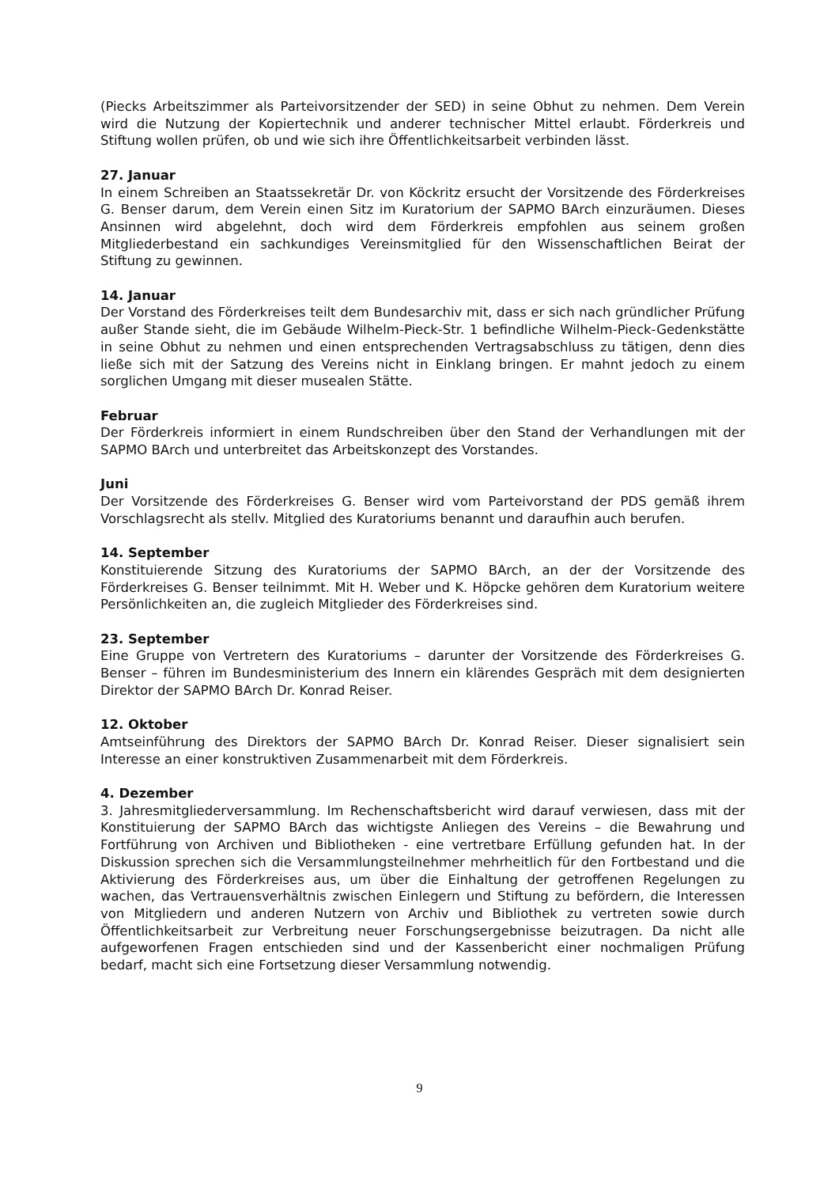(Piecks Arbeitszimmer als Parteivorsitzender der SED) in seine Obhut zu nehmen. Dem Verein wird die Nutzung der Kopiertechnik und anderer technischer Mittel erlaubt. Förderkreis und Stiftung wollen prüfen, ob und wie sich ihre Öffentlichkeitsarbeit verbinden lässt.
27. Januar
In einem Schreiben an Staatssekretär Dr. von Köckritz ersucht der Vorsitzende des Förderkreises G. Benser darum, dem Verein einen Sitz im Kuratorium der SAPMO BArch einzuräumen. Dieses Ansinnen wird abgelehnt, doch wird dem Förderkreis empfohlen aus seinem großen Mitgliederbestand ein sachkundiges Vereinsmitglied für den Wissenschaftlichen Beirat der Stiftung zu gewinnen.
14. Januar
Der Vorstand des Förderkreises teilt dem Bundesarchiv mit, dass er sich nach gründlicher Prüfung außer Stande sieht, die im Gebäude Wilhelm-Pieck-Str. 1 befindliche Wilhelm-Pieck-Gedenkstätte in seine Obhut zu nehmen und einen entsprechenden Vertragsabschluss zu tätigen, denn dies ließe sich mit der Satzung des Vereins nicht in Einklang bringen. Er mahnt jedoch zu einem sorglichen Umgang mit dieser musealen Stätte.
Februar
Der Förderkreis informiert in einem Rundschreiben über den Stand der Verhandlungen mit der SAPMO BArch und unterbreitet das Arbeitskonzept des Vorstandes.
Juni
Der Vorsitzende des Förderkreises G. Benser wird vom Parteivorstand der PDS gemäß ihrem Vorschlagsrecht als stellv. Mitglied des Kuratoriums benannt und daraufhin auch berufen.
14. September
Konstituierende Sitzung des Kuratoriums der SAPMO BArch, an der der Vorsitzende des Förderkreises G. Benser teilnimmt. Mit H. Weber und K. Höpcke gehören dem Kuratorium weitere Persönlichkeiten an, die zugleich Mitglieder des Förderkreises sind.
23. September
Eine Gruppe von Vertretern des Kuratoriums – darunter der Vorsitzende des Förderkreises G. Benser – führen im Bundesministerium des Innern ein klärendes Gespräch mit dem designierten Direktor der SAPMO BArch Dr. Konrad Reiser.
12. Oktober
Amtseinführung des Direktors der SAPMO BArch Dr. Konrad Reiser. Dieser signalisiert sein Interesse an einer konstruktiven Zusammenarbeit mit dem Förderkreis.
4. Dezember
3. Jahresmitgliederversammlung. Im Rechenschaftsbericht wird darauf verwiesen, dass mit der Konstituierung der SAPMO BArch das wichtigste Anliegen des Vereins – die Bewahrung und Fortführung von Archiven und Bibliotheken - eine vertretbare Erfüllung gefunden hat. In der Diskussion sprechen sich die Versammlungsteilnehmer mehrheitlich für den Fortbestand und die Aktivierung des Förderkreises aus, um über die Einhaltung der getroffenen Regelungen zu wachen, das Vertrauensverhältnis zwischen Einlegern und Stiftung zu befördern, die Interessen von Mitgliedern und anderen Nutzern von Archiv und Bibliothek zu vertreten sowie durch Öffentlichkeitsarbeit zur Verbreitung neuer Forschungsergebnisse beizutragen. Da nicht alle aufgeworfenen Fragen entschieden sind und der Kassenbericht einer nochmaligen Prüfung bedarf, macht sich eine Fortsetzung dieser Versammlung notwendig.
9